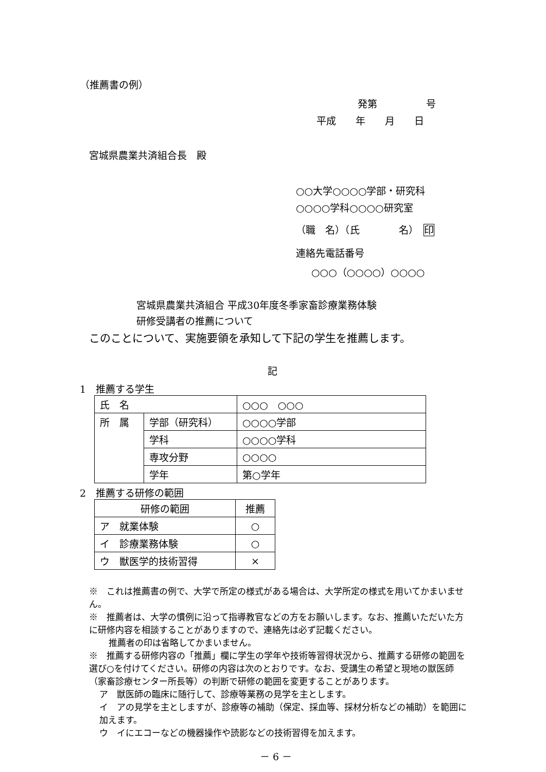（推薦書の例）
発第　　　　　号
平成　　年　　月　　日
宮城県農業共済組合長　殿
○○大学○○○○学部・研究科
○○○○学科○○○○研究室
（職　名）（氏　　　　名）　印
連絡先電話番号
○○○（○○○○）○○○○
宮城県農業共済組合 平成30年度冬季家畜診療業務体験
研修受講者の推薦について
このことについて、実施要領を承知して下記の学生を推薦します。
記
1　推薦する学生
| 氏 名 | | ○○○ ○○○ |
| 所 属 | 学部（研究科） | ○○○○学部 |
| | 学科 | ○○○○学科 |
| | 専攻分野 | ○○○○ |
| | 学年 | 第○学年 |
2　推薦する研修の範囲
| 研修の範囲 | 推薦 |
| --- | --- |
| ア 就業体験 | ○ |
| イ 診療業務体験 | ○ |
| ウ 獣医学的技術習得 | × |
※　これは推薦書の例で、大学で所定の様式がある場合は、大学所定の様式を用いてかまいません。
※　推薦者は、大学の慣例に沿って指導教官などの方をお願いします。なお、推薦いただいた方に研修内容を相談することがありますので、連絡先は必ず記載ください。
推薦者の印は省略してかまいません。
※　推薦する研修内容の「推薦」欄に学生の学年や技術等習得状況から、推薦する研修の範囲を選び○を付けてください。研修の内容は次のとおりです。なお、受講生の希望と現地の獣医師（家畜診療センター所長等）の判断で研修の範囲を変更することがあります。
ア　獣医師の臨床に随行して、診療等業務の見学を主とします。
イ　アの見学を主としますが、診療等の補助（保定、採血等、採材分析などの補助）を範囲に加えます。
ウ　イにエコーなどの機器操作や読影などの技術習得を加えます。
－ 6 －